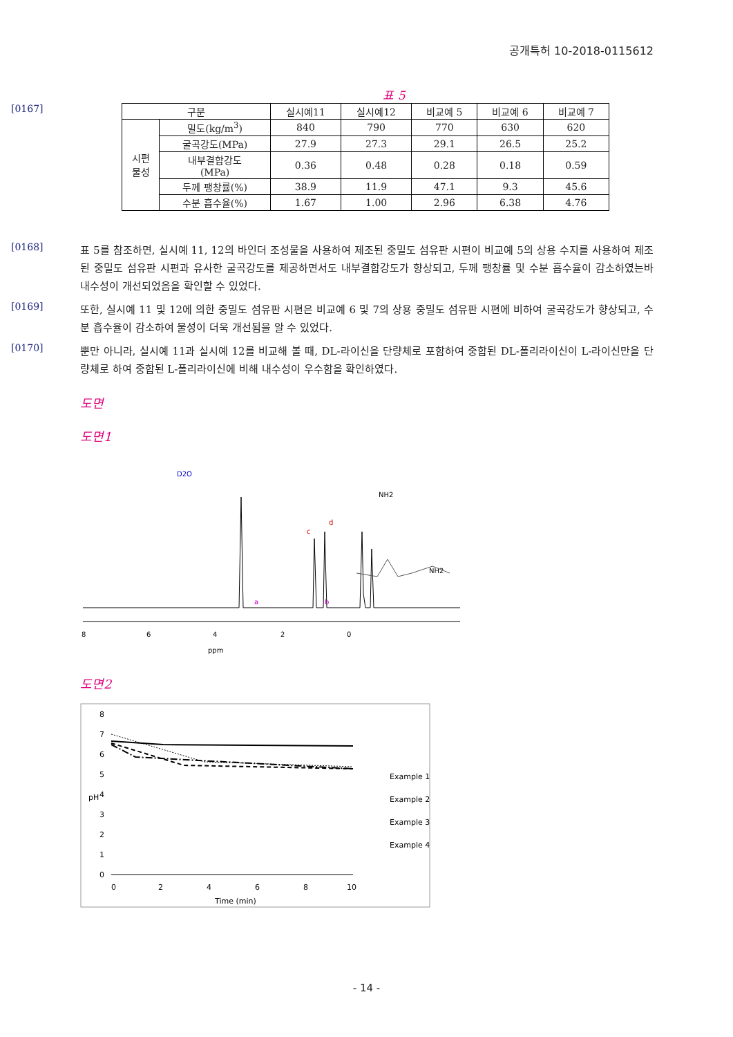공개특허 10-2018-0115612
표 5
[0167]
| 구분 | | 실시예11 | 실시예12 | 비교예 5 | 비교예 6 | 비교예 7 |
| --- | --- | --- | --- | --- | --- | --- |
| 시편 물성 | 밀도(kg/m<sup>3</sup>) | 840 | 790 | 770 | 630 | 620 |
| | 굴곡강도(MPa) | 27.9 | 27.3 | 29.1 | 26.5 | 25.2 |
| | 내부결합강도 (MPa) | 0.36 | 0.48 | 0.28 | 0.18 | 0.59 |
| | 두께 팽창률(%) | 38.9 | 11.9 | 47.1 | 9.3 | 45.6 |
| | 수분 흡수율(%) | 1.67 | 1.00 | 2.96 | 6.38 | 4.76 |
[0168]
표 5를 참조하면, 실시예 11, 12의 바인더 조성물을 사용하여 제조된 중밀도 섬유판 시편이 비교예 5의 상용 수지를 사용하여 제조된 중밀도 섬유판 시편과 유사한 굴곡강도를 제공하면서도 내부결합강도가 향상되고, 두께 팽창률 및 수분 흡수율이 감소하였는바 내수성이 개선되었음을 확인할 수 있었다.
[0169]
또한, 실시예 11 및 12에 의한 중밀도 섬유판 시편은 비교예 6 및 7의 상용 중밀도 섬유판 시편에 비하여 굴곡강도가 향상되고, 수분 흡수율이 감소하여 물성이 더욱 개선됨을 알 수 있었다.
[0170]
뿐만 아니라, 실시예 11과 실시예 12를 비교해 볼 때, DL-라이신을 단량체로 포함하여 중합된 DL-폴리라이신이 L-라이신만을 단량체로 하여 중합된 L-폴리라이신에 비해 내수성이 우수함을 확인하였다.
도면
도면1
D2O
a
c
b
d
8
6
4
2
0
ppm
NH2
NH2
도면2
8
7
6
5
4
3
2
1
0
pH
0
2
4
6
8
10
Time (min)
Example 1
Example 2
Example 3
Example 4
- 14 -